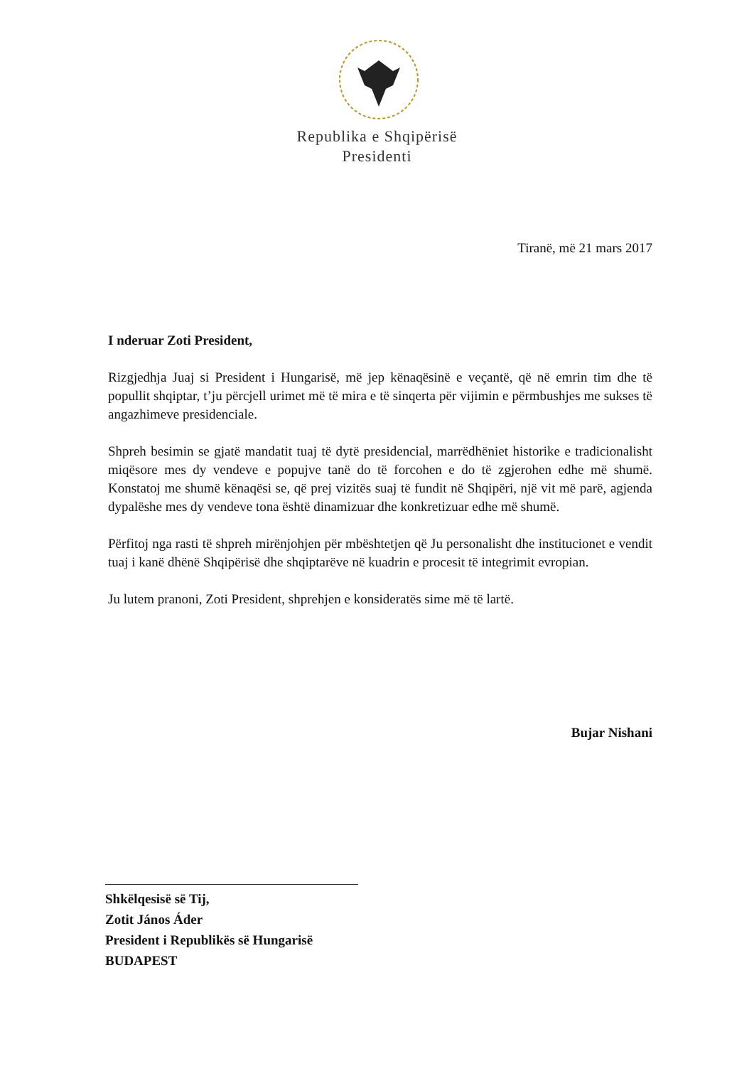Republika e Shqipërisë
Presidenti
Tiranë, më 21 mars 2017
I nderuar Zoti President,
Rizgjedhja Juaj si President i Hungarisë, më jep kënaqësinë e veçantë, që në emrin tim dhe të popullit shqiptar, t’ju përcjell urimet më të mira e të sinqerta për vijimin e përmbushjes me sukses të angazhimeve presidenciale.
Shpreh besimin se gjatë mandatit tuaj të dytë presidencial, marrëdhëniet historike e tradicionalisht miqësore mes dy vendeve e popujve tanë do të forcohen e do të zgjerohen edhe më shumë. Konstatoj me shumë kënaqësi se, që prej vizitës suaj të fundit në Shqipëri, një vit më parë, agjenda dypalëshe mes dy vendeve tona është dinamizuar dhe konkretizuar edhe më shumë.
Përfitoj nga rasti të shpreh mirënjohjen për mbështetjen që Ju personalisht dhe institucionet e vendit tuaj i kanë dhënë Shqipërisë dhe shqiptarëve në kuadrin e procesit të integrimit evropian.
Ju lutem pranoni, Zoti President, shprehjen e konsideratës sime më të lartë.
Bujar Nishani
Shkëlqesisë së Tij,
Zotit János Áder
President i Republikës së Hungarisë
BUDAPEST